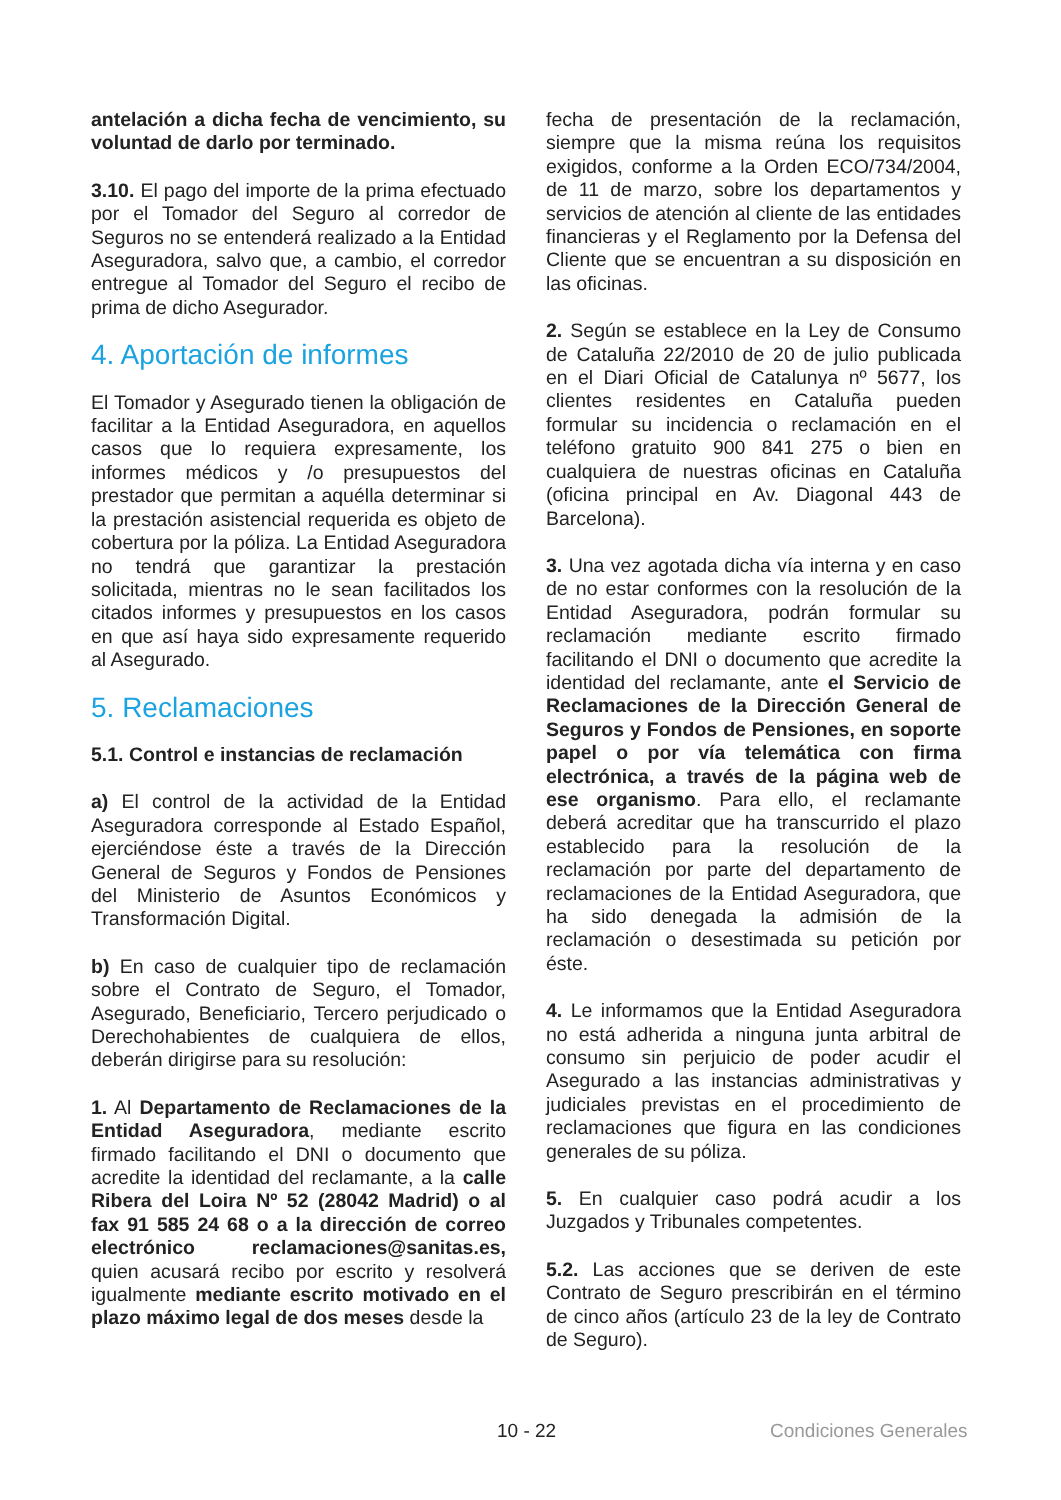antelación a dicha fecha de vencimiento, su voluntad de darlo por terminado.
3.10. El pago del importe de la prima efectuado por el Tomador del Seguro al corredor de Seguros no se entenderá realizado a la Entidad Aseguradora, salvo que, a cambio, el corredor entregue al Tomador del Seguro el recibo de prima de dicho Asegurador.
4. Aportación de informes
El Tomador y Asegurado tienen la obligación de facilitar a la Entidad Aseguradora, en aquellos casos que lo requiera expresamente, los informes médicos y /o presupuestos del prestador que permitan a aquélla determinar si la prestación asistencial requerida es objeto de cobertura por la póliza. La Entidad Aseguradora no tendrá que garantizar la prestación solicitada, mientras no le sean facilitados los citados informes y presupuestos en los casos en que así haya sido expresamente requerido al Asegurado.
5. Reclamaciones
5.1. Control e instancias de reclamación
a) El control de la actividad de la Entidad Aseguradora corresponde al Estado Español, ejerciéndose éste a través de la Dirección General de Seguros y Fondos de Pensiones del Ministerio de Asuntos Económicos y Transformación Digital.
b) En caso de cualquier tipo de reclamación sobre el Contrato de Seguro, el Tomador, Asegurado, Beneficiario, Tercero perjudicado o Derechohabientes de cualquiera de ellos, deberán dirigirse para su resolución:
1. Al Departamento de Reclamaciones de la Entidad Aseguradora, mediante escrito firmado facilitando el DNI o documento que acredite la identidad del reclamante, a la calle Ribera del Loira Nº 52 (28042 Madrid) o al fax 91 585 24 68 o a la dirección de correo electrónico reclamaciones@sanitas.es, quien acusará recibo por escrito y resolverá igualmente mediante escrito motivado en el plazo máximo legal de dos meses desde la
fecha de presentación de la reclamación, siempre que la misma reúna los requisitos exigidos, conforme a la Orden ECO/734/2004, de 11 de marzo, sobre los departamentos y servicios de atención al cliente de las entidades financieras y el Reglamento por la Defensa del Cliente que se encuentran a su disposición en las oficinas.
2. Según se establece en la Ley de Consumo de Cataluña 22/2010 de 20 de julio publicada en el Diari Oficial de Catalunya nº 5677, los clientes residentes en Cataluña pueden formular su incidencia o reclamación en el teléfono gratuito 900 841 275 o bien en cualquiera de nuestras oficinas en Cataluña (oficina principal en Av. Diagonal 443 de Barcelona).
3. Una vez agotada dicha vía interna y en caso de no estar conformes con la resolución de la Entidad Aseguradora, podrán formular su reclamación mediante escrito firmado facilitando el DNI o documento que acredite la identidad del reclamante, ante el Servicio de Reclamaciones de la Dirección General de Seguros y Fondos de Pensiones, en soporte papel o por vía telemática con firma electrónica, a través de la página web de ese organismo. Para ello, el reclamante deberá acreditar que ha transcurrido el plazo establecido para la resolución de la reclamación por parte del departamento de reclamaciones de la Entidad Aseguradora, que ha sido denegada la admisión de la reclamación o desestimada su petición por éste.
4. Le informamos que la Entidad Aseguradora no está adherida a ninguna junta arbitral de consumo sin perjuicio de poder acudir el Asegurado a las instancias administrativas y judiciales previstas en el procedimiento de reclamaciones que figura en las condiciones generales de su póliza.
5. En cualquier caso podrá acudir a los Juzgados y Tribunales competentes.
5.2. Las acciones que se deriven de este Contrato de Seguro prescribirán en el término de cinco años (artículo 23 de la ley de Contrato de Seguro).
10 - 22 Condiciones Generales